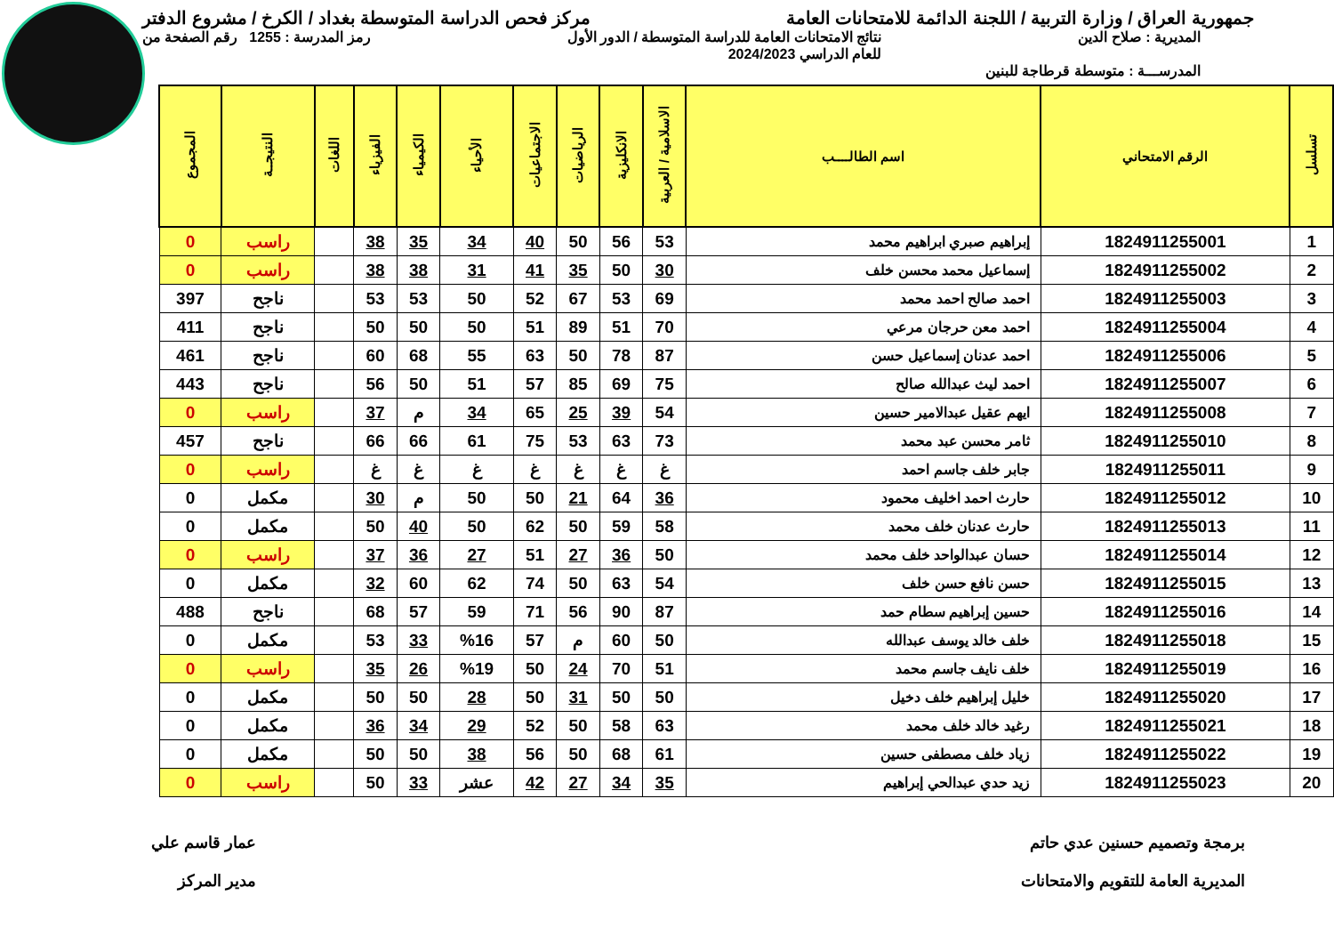جمهورية العراق / وزارة التربية / اللجنة الدائمة للامتحانات العامة
مركز فحص الدراسة المتوسطة بغداد / الكرخ / مشروع الدفتر
المديرية : صلاح الدين نتائج الامتحانات العامة للدراسة المتوسطة / الدور الأول
للعام الدراسي 2024/2023
رمز المدرسة : 1255 رقم الصفحة من
المدرســـة : متوسطة قرطاجة للبنين
| تسلسل | الرقم الامتحاني | اسم الطالــــب | الاسلامية / العربية | الانكليزية | الرياضيات | الاجتماعيات | الأحياء | الكيمياء | الفيزياء | اللغات | النتيجــة | المجموع |
| --- | --- | --- | --- | --- | --- | --- | --- | --- | --- | --- | --- | --- |
| 1 | 1824911255001 | إبراهيم صبري ابراهيم محمد | 53 | 56 | 50 | 40 | 34 | 35 | 38 | | راسب | 0 |
| 2 | 1824911255002 | إسماعيل محمد محسن خلف | 30 | 50 | 35 | 41 | 31 | 38 | 38 | | راسب | 0 |
| 3 | 1824911255003 | احمد صالح احمد محمد | 69 | 53 | 67 | 52 | 50 | 53 | 53 | | ناجح | 397 |
| 4 | 1824911255004 | احمد معن حرجان مرعي | 70 | 51 | 89 | 51 | 50 | 50 | 50 | | ناجح | 411 |
| 5 | 1824911255006 | احمد عدنان إسماعيل حسن | 87 | 78 | 50 | 63 | 55 | 68 | 60 | | ناجح | 461 |
| 6 | 1824911255007 | احمد ليث عبدالله صالح | 75 | 69 | 85 | 57 | 51 | 50 | 56 | | ناجح | 443 |
| 7 | 1824911255008 | ايهم عقيل عبدالامير حسين | 54 | 39 | 25 | 65 | 34 | م | 37 | | راسب | 0 |
| 8 | 1824911255010 | ثامر محسن عبد محمد | 73 | 63 | 53 | 75 | 61 | 66 | 66 | | ناجح | 457 |
| 9 | 1824911255011 | جابر خلف جاسم احمد | غ | غ | غ | غ | غ | غ | غ | | راسب | 0 |
| 10 | 1824911255012 | حارث احمد اخليف محمود | 36 | 64 | 21 | 50 | 50 | م | 30 | | مكمل | 0 |
| 11 | 1824911255013 | حارث عدنان خلف محمد | 58 | 59 | 50 | 62 | 50 | 40 | 50 | | مكمل | 0 |
| 12 | 1824911255014 | حسان عبدالواحد خلف محمد | 50 | 36 | 27 | 51 | 27 | 36 | 37 | | راسب | 0 |
| 13 | 1824911255015 | حسن نافع حسن خلف | 54 | 63 | 50 | 74 | 62 | 60 | 32 | | مكمل | 0 |
| 14 | 1824911255016 | حسين إبراهيم سطام حمد | 87 | 90 | 56 | 71 | 59 | 57 | 68 | | ناجح | 488 |
| 15 | 1824911255018 | خلف خالد يوسف عبدالله | 50 | 60 | م | 57 | %16 | 33 | 53 | | مكمل | 0 |
| 16 | 1824911255019 | خلف نايف جاسم محمد | 51 | 70 | 24 | 50 | %19 | 26 | 35 | | راسب | 0 |
| 17 | 1824911255020 | خليل إبراهيم خلف دخيل | 50 | 50 | 31 | 50 | 28 | 50 | 50 | | مكمل | 0 |
| 18 | 1824911255021 | رغيد خالد خلف محمد | 63 | 58 | 50 | 52 | 29 | 34 | 36 | | مكمل | 0 |
| 19 | 1824911255022 | زياد خلف مصطفى حسين | 61 | 68 | 50 | 56 | 38 | 50 | 50 | | مكمل | 0 |
| 20 | 1824911255023 | زيد حدي عبدالحي إبراهيم | 35 | 34 | 27 | 42 | عشر | 33 | 50 | | راسب | 0 |
برمجة وتصميم حسنين عدي حاتم
المديرية العامة للتقويم والامتحانات
عمار قاسم علي
مدير المركز